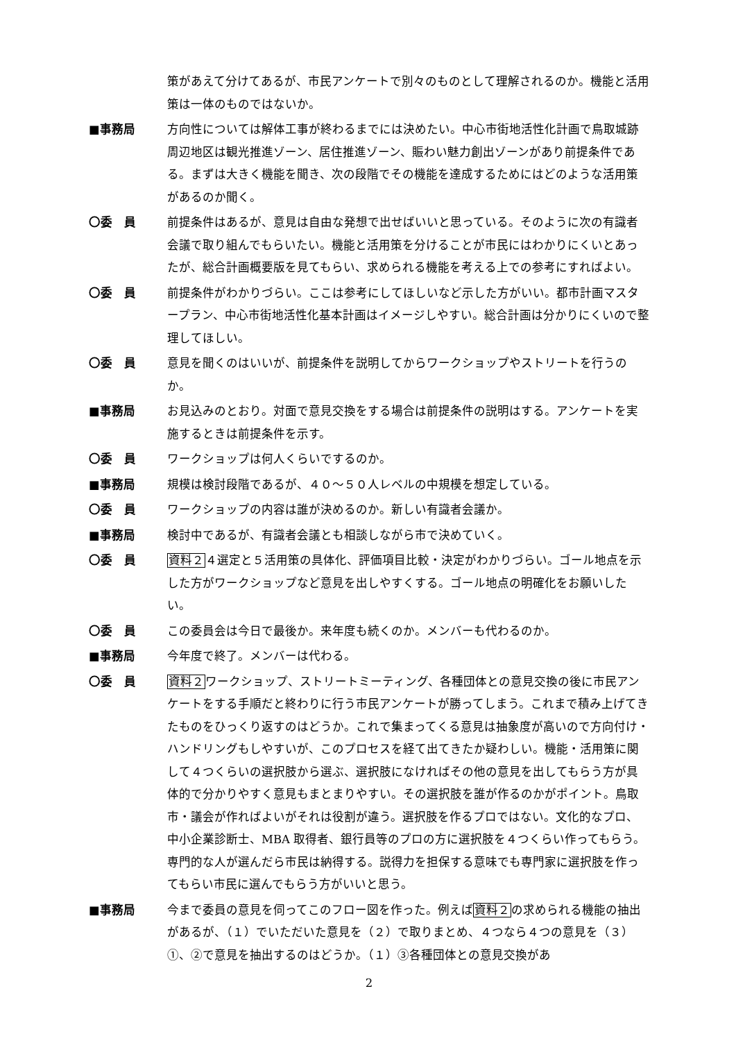策があえて分けてあるが、市民アンケートで別々のものとして理解されるのか。機能と活用策は一体のものではないか。
■事務局 方向性については解体工事が終わるまでには決めたい。中心市街地活性化計画で鳥取城跡周辺地区は観光推進ゾーン、居住推進ゾーン、賑わい魅力創出ゾーンがあり前提条件である。まずは大きく機能を聞き、次の段階でその機能を達成するためにはどのような活用策があるのか聞く。
〇委　員 前提条件はあるが、意見は自由な発想で出せばいいと思っている。そのように次の有識者会議で取り組んでもらいたい。機能と活用策を分けることが市民にはわかりにくいとあったが、総合計画概要版を見てもらい、求められる機能を考える上での参考にすればよい。
〇委　員 前提条件がわかりづらい。ここは参考にしてほしいなど示した方がいい。都市計画マスタープラン、中心市街地活性化基本計画はイメージしやすい。総合計画は分かりにくいので整理してほしい。
〇委　員 意見を聞くのはいいが、前提条件を説明してからワークショップやストリートを行うのか。
■事務局 お見込みのとおり。対面で意見交換をする場合は前提条件の説明はする。アンケートを実施するときは前提条件を示す。
〇委　員 ワークショップは何人くらいでするのか。
■事務局 規模は検討段階であるが、４０～５０人レベルの中規模を想定している。
〇委　員 ワークショップの内容は誰が決めるのか。新しい有識者会議か。
■事務局 検討中であるが、有識者会議とも相談しながら市で決めていく。
〇委　員 資料２４選定と５活用策の具体化、評価項目比較・決定がわかりづらい。ゴール地点を示した方がワークショップなど意見を出しやすくする。ゴール地点の明確化をお願いしたい。
〇委　員 この委員会は今日で最後か。来年度も続くのか。メンバーも代わるのか。
■事務局 今年度で終了。メンバーは代わる。
〇委　員 資料２ワークショップ、ストリートミーティング、各種団体との意見交換の後に市民アンケートをする手順だと終わりに行う市民アンケートが勝ってしまう。これまで積み上げてきたものをひっくり返すのはどうか。これで集まってくる意見は抽象度が高いので方向付け・ハンドリングもしやすいが、このプロセスを経て出てきたか疑わしい。機能・活用策に関して４つくらいの選択肢から選ぶ、選択肢になければその他の意見を出してもらう方が具体的で分かりやすく意見もまとまりやすい。その選択肢を誰が作るのかがポイント。鳥取市・議会が作ればよいがそれは役割が違う。選択肢を作るプロではない。文化的なプロ、中小企業診断士、MBA 取得者、銀行員等のプロの方に選択肢を４つくらい作ってもらう。専門的な人が選んだら市民は納得する。説得力を担保する意味でも専門家に選択肢を作ってもらい市民に選んでもらう方がいいと思う。
■事務局 今まで委員の意見を伺ってこのフロー図を作った。例えば資料２の求められる機能の抽出があるが、（１）でいただいた意見を（２）で取りまとめ、４つなら４つの意見を（３）①、②で意見を抽出するのはどうか。（１）③各種団体との意見交換があ
2